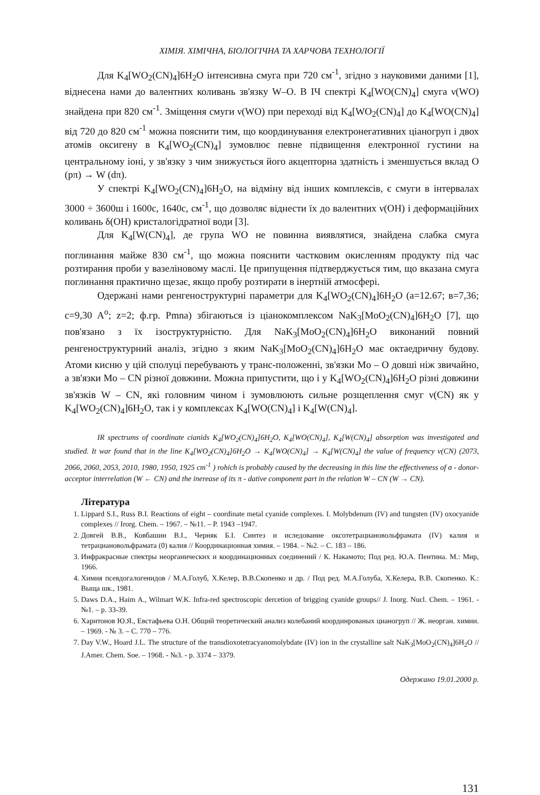ХІМІЯ. ХІМІЧНА, БІОЛОГІЧНА ТА ХАРЧОВА ТЕХНОЛОГІЇ
Для K<sub>4</sub>[WO<sub>2</sub>(CN)<sub>4</sub>]6H<sub>2</sub>O інтенсивна смуга при 720 см<sup>-1</sup>, згідно з науковими даними [1], віднесена нами до валентних коливань зв'язку W–O. В ІЧ спектрі K<sub>4</sub>[WO(CN)<sub>4</sub>] смуга ν(WO) знайдена при 820 см<sup>-1</sup>. Зміщення смуги ν(WO) при переході від K<sub>4</sub>[WO<sub>2</sub>(CN)<sub>4</sub>] до K<sub>4</sub>[WO(CN)<sub>4</sub>] від 720 до 820 см<sup>-1</sup> можна пояснити тим, що координування електронегативних ціаногруп і двох атомів оксигену в K<sub>4</sub>[WO<sub>2</sub>(CN)<sub>4</sub>] зумовлює певне підвищення електронної густини на центральному іоні, у зв'язку з чим знижується його акцепторна здатність і зменшується вклад O (pπ) → W (dπ).
У спектрі K<sub>4</sub>[WO<sub>2</sub>(CN)<sub>4</sub>]6H<sub>2</sub>O, на відміну від інших комплексів, є смуги в інтервалах 3000 ÷ 3600ш і 1600с, 1640с, см<sup>-1</sup>, що дозволяє віднести їх до валентних ν(OH) і деформаційних коливань δ(OH) кристалогідратної води [3].
Для K<sub>4</sub>[W(CN)<sub>4</sub>], де група WO не повинна виявлятися, знайдена слабка смуга поглинання майже 830 см<sup>-1</sup>, що можна пояснити частковим окисленням продукту під час розтирання проби у вазеліновому маслі. Це припущення підтверджується тим, що вказана смуга поглинання практично щезає, якщо пробу розтирати в інертній атмосфері.
Одержані нами ренгеноструктурні параметри для K<sub>4</sub>[WO<sub>2</sub>(CN)<sub>4</sub>]6H<sub>2</sub>O (a=12.67; в=7,36; c=9,30 A<sup>o</sup>; z=2; ф.гр. Pmna) збігаються із ціанокомплексом NaK<sub>3</sub>[MoO<sub>2</sub>(CN)<sub>4</sub>]6H<sub>2</sub>O [7], що пов'язано з їх ізоструктурністю. Для NaK<sub>3</sub>[MoO<sub>2</sub>(CN)<sub>4</sub>]6H<sub>2</sub>O виконаний повний ренгеноструктурний аналіз, згідно з яким NaK<sub>3</sub>[MoO<sub>2</sub>(CN)<sub>4</sub>]6H<sub>2</sub>O має октаедричну будову. Атоми кисню у цій сполуці перебувають у транс-положенні, зв'язки Mo – O довші ніж звичайно, а зв'язки Mo – CN різної довжини. Можна припустити, що і у K<sub>4</sub>[WO<sub>2</sub>(CN)<sub>4</sub>]6H<sub>2</sub>O різні довжини зв'язків W – CN, які головним чином і зумовлюють сильне розщеплення смуг ν(CN) як у K<sub>4</sub>[WO<sub>2</sub>(CN)<sub>4</sub>]6H<sub>2</sub>O, так і у комплексах K<sub>4</sub>[WO(CN)<sub>4</sub>] і K<sub>4</sub>[W(CN)<sub>4</sub>].
IR spectrums of coordinate cianids K<sub>4</sub>[WO<sub>2</sub>(CN)<sub>4</sub>]6H<sub>2</sub>O, K<sub>4</sub>[WO(CN)<sub>4</sub>], K<sub>4</sub>[W(CN)<sub>4</sub>] absorption was investigated and studied. It war found that in the line K<sub>4</sub>[WO<sub>2</sub>(CN)<sub>4</sub>]6H<sub>2</sub>O → K<sub>4</sub>[WO(CN)<sub>4</sub>] → K<sub>4</sub>[W(CN)<sub>4</sub>] the value of frequency ν(CN) (2073, 2066, 2060, 2053, 2010, 1980, 1950, 1925 cm<sup>-1</sup> ) rohich is probably caused by the decreasing in this line the effectiveness of σ - donor-acceptor interrelation (W ← CN) and the inerease of its π - dative component part in the relation W – CN (W → CN).
Література
1. Lippard S.I., Russ B.I. Reactions of eight – coordinate metal cyanide complexes. I. Molybdenum (IV) and tungsten (IV) oxocyanide complexes // Irorg. Chem. – 1967. – №11. – P. 1943 –1947.
2. Довгей В.В., Ковбашин В.І., Черняк Б.І. Синтез и иследование оксотетрациановольфрамата (IV) калия и тетрациановольфрамата (0) калия // Координационная химия. – 1984. – №2. – С. 183 – 186.
3. Инфракрасные спектры неорганических и координационных соединений / К. Накамото; Под ред. Ю.А. Пентина. М.: Мир, 1966.
4. Химия псевдогалогенидов / М.А.Голуб, Х.Келер, В.В.Скопенко и др. / Под ред. М.А.Голуба, Х.Келера, В.В. Скопенко. К.: Выща шк., 1981.
5. Daws D.A., Haim A., Wilmart W.K. Infra-red spectroscopic dercetion of brigging cyanide groups// J. Inorg. Nucl. Chem. – 1961. - №1. – p. 33-39.
6. Харитонов Ю.Я., Евстафьева О.Н. Общий теоретический анализ колебаний координрованых цианогруп // Ж. неорган. химии. – 1969. - № 3. – С. 770 – 776.
7. Day V.W., Hoard J.L. The structure of the transdioxotetracyanomolybdate (IV) ion in the crystalline salt NaK<sub>3</sub>[MoO<sub>2</sub>(CN)<sub>4</sub>]6H<sub>2</sub>O // J.Amer. Chem. Soe. – 1968. - №3. - p. 3374 – 3379.
Одержано 19.01.2000 р.
131